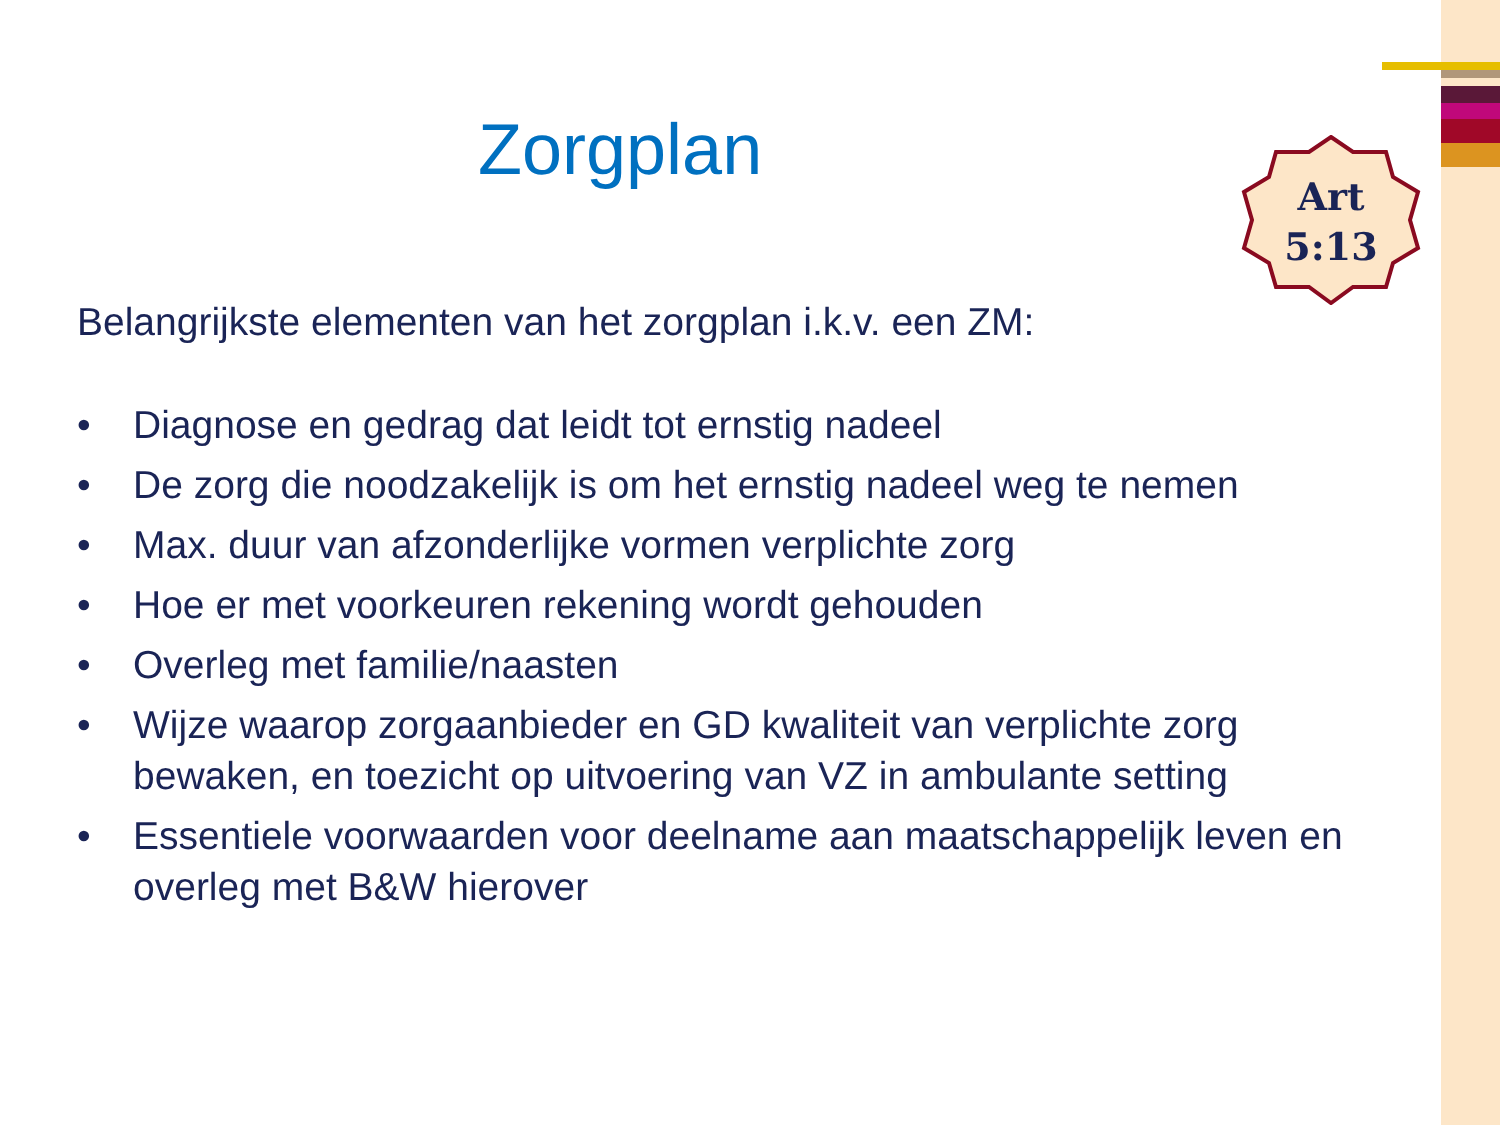Art
5:13
Zorgplan
Belangrijkste elementen van het zorgplan i.k.v. een ZM:
• Diagnose en gedrag dat leidt tot ernstig nadeel
• De zorg die noodzakelijk is om het ernstig nadeel weg te nemen
• Max. duur van afzonderlijke vormen verplichte zorg
• Hoe er met voorkeuren rekening wordt gehouden
• Overleg met familie/naasten
• Wijze waarop zorgaanbieder en GD kwaliteit van verplichte zorg bewaken, en toezicht op uitvoering van VZ in ambulante setting
• Essentiele voorwaarden voor deelname aan maatschappelijk leven en overleg met B&W hierover